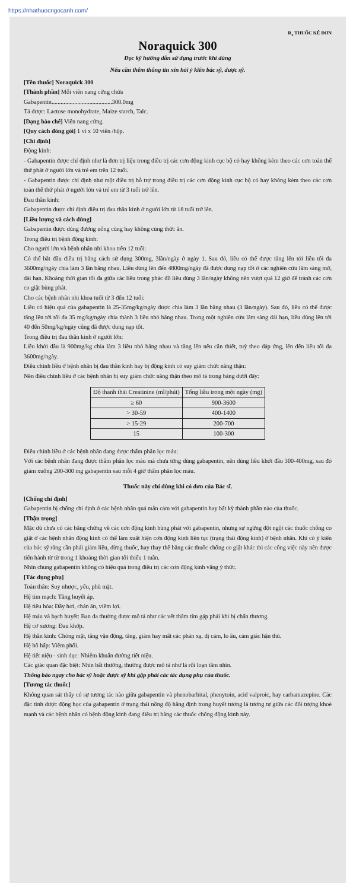https://nhathuocngocanh.com/
R<sub>x</sub> THUỐC KÊ ĐƠN
Noraquick 300
Đọc kỹ hướng dẫn sử dụng trước khi dùng
Nếu cần thêm thông tin xin hỏi ý kiến bác sỹ, dược sỹ.
[Tên thuốc] Noraquick 300
[Thành phần] Mỗi viên nang cứng chứa
Gabapentin........................................300.0mg
Tá dược: Lactose monohydrate, Maize starch, Talc.
[Dạng bào chế] Viên nang cứng.
[Quy cách đóng gói] 1 vỉ x 10 viên /hộp.
[Chỉ định]
Động kinh:
- Gabapentin được chỉ định như là đơn trị liệu trong điều trị các cơn động kinh cục bộ có hay không kèm theo các cơn toàn thể thứ phát ở người lớn và trẻ em trên 12 tuổi.
- Gabapentin được chỉ định như một điều trị hỗ trợ trong điều trị các cơn động kinh cục bộ có hay không kèm theo các cơn toàn thể thứ phát ở người lớn và trẻ em từ 3 tuổi trở lên.
Đau thần kinh:
Gabapentin được chỉ định điều trị đau thần kinh ở người lớn từ 18 tuổi trở lên.
[Liều lượng và cách dùng]
Gabapentin được dùng đường uống cùng hay không cùng thức ăn.
Trong điều trị bệnh động kinh:
Cho người lớn và bệnh nhân nhi khoa trên 12 tuổi:
Có thể bắt đầu điều trị bằng cách sử dụng 300mg, 3lần/ngày ở ngày 1. Sau đó, liều có thể được tăng lên tới liều tối đa 3600mg/ngày chia làm 3 lần bằng nhau. Liều dùng lên đến 4800mg/ngày đã được dung nạp tốt ở các nghiên cứu lâm sàng mở, dài hạn. Khoảng thời gian tối đa giữa các liều trong phác đồ liều dùng 3 lần/ngày không nên vượt quá 12 giờ để tránh các cơn co giật bùng phát.
Cho các bệnh nhân nhi khoa tuổi từ 3 đến 12 tuổi:
Liều có hiệu quả của gabapentin là 25-35mg/kg/ngày được chia làm 3 lần bằng nhau (3 lần/ngày). Sau đó, liều có thể được tăng lên tới tối đa 35 mg/kg/ngày chia thành 3 liều nhỏ bằng nhau. Trong một nghiên cứu lâm sàng dài hạn, liều dùng lên tới 40 đến 50mg/kg/ngày cũng đã được dung nạp tốt.
Trong điều trị đau thần kinh ở người lớn:
Liều khởi đầu là 900mg/kg chia làm 3 liều nhỏ bằng nhau và tăng lên nếu cần thiết, tuỳ theo đáp ứng, lên đến liều tối đa 3600mg/ngày.
Điều chỉnh liều ở bệnh nhân bị đau thần kinh hay bị động kinh có suy giảm chức năng thận:
Nên điều chỉnh liều ở các bệnh nhân bị suy giảm chức năng thận theo mô tả trong bảng dưới đây:
| Độ thanh thải Creatinine (ml/phút) | Tổng liều trong một ngày (mg) |
| --- | --- |
| ≥ 60 | 900-3600 |
| > 30-59 | 400-1400 |
| > 15-29 | 200-700 |
| 15 | 100-300 |
Điều chỉnh liều ở các bệnh nhân đang được thẩm phân lọc máu:
Với các bệnh nhân đang được thẩm phân lọc máu mà chưa từng dùng gabapentin, nên dùng liều khởi đầu 300-400mg, sau đó giảm xuống 200-300 mg gabapentin sau mỗi 4 giờ thẩm phân lọc máu.
Thuốc này chỉ dùng khi có đơn của Bác sĩ.
[Chống chỉ định]
Gabapentin bị chống chỉ định ở các bệnh nhân quá mẫn cảm với gabapentin hay bất kỳ thành phần nào của thuốc.
[Thận trọng]
Mặc dù chưa có các bằng chứng về các cơn động kinh bùng phát với gabapentin, nhưng sự ngừng đột ngột các thuốc chống co giật ở các bệnh nhân động kinh có thể làm xuất hiện cơn động kinh liên tục (trạng thái động kinh) ở bệnh nhân. Khi có ý kiến của bác sỹ rằng cần phải giảm liều, dừng thuốc, hay thay thế bằng các thuốc chống co giật khác thì các công việc này nên được tiến hành từ từ trong 1 khoảng thời gian tối thiểu 1 tuần.
Nhìn chung gabapentin không có hiệu quả trong điều trị các cơn động kinh vắng ý thức.
[Tác dụng phụ]
Toàn thân: Suy nhược, yếu, phù mặt.
Hệ tim mạch: Tăng huyết áp.
Hệ tiêu hóa: Đầy hơi, chán ăn, viêm lợi.
Hệ máu và bạch huyết: Ban da thường được mô tả như các vết thâm tím gặp phải khi bị chấn thương.
Hệ cơ xương: Đau khớp.
Hệ thần kinh: Chóng mặt, tăng vận động, tăng, giảm hay mất các phản xạ, dị cảm, lo âu, cảm giác hận thù.
Hệ hô hấp: Viêm phổi.
Hệ tiết niệu - sinh dục: Nhiễm khuẩn đường tiết niệu.
Các giác quan đặc biệt: Nhìn bất thường, thường được mô tả như là rối loạn tầm nhìn.
Thông báo ngay cho bác sỹ hoặc dược sỹ khi gặp phải các tác dụng phụ của thuốc.
[Tương tác thuốc]
Không quan sát thấy có sự tương tác nào giữa gabapentin và phenobarbital, phenytoin, acid valproic, hay carbamazepine. Các đặc tính dược động học của gabapentin ở trạng thái nồng độ hằng định trong huyết tương là tương tự giữa các đối tượng khoẻ mạnh và các bệnh nhân có bệnh động kinh đang điều trị bằng các thuốc chống động kinh này.